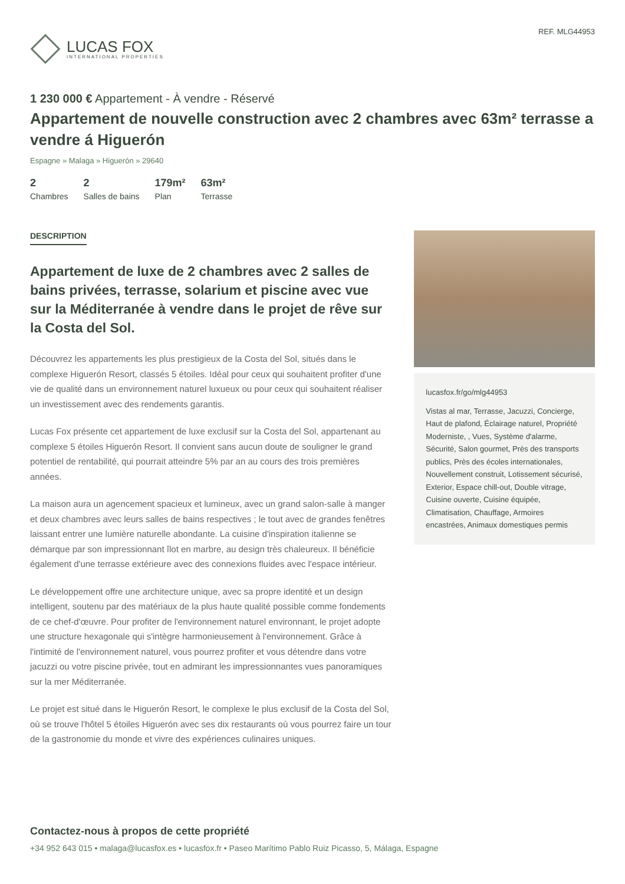LUCAS FOX
INTERNATIONAL PROPERTIES
REF. MLG44953
1 230 000 € Appartement - À vendre - Réservé
Appartement de nouvelle construction avec 2 chambres avec 63m² terrasse a vendre á Higuerón
Espagne » Malaga » Higuerón » 29640
2
Chambres
2
Salles de bains
179m²
Plan
63m²
Terrasse
DESCRIPTION
Appartement de luxe de 2 chambres avec 2 salles de bains privées, terrasse, solarium et piscine avec vue sur la Méditerranée à vendre dans le projet de rêve sur la Costa del Sol.
Découvrez les appartements les plus prestigieux de la Costa del Sol, situés dans le complexe Higuerón Resort, classés 5 étoiles. Idéal pour ceux qui souhaitent profiter d'une vie de qualité dans un environnement naturel luxueux ou pour ceux qui souhaitent réaliser un investissement avec des rendements garantis.
Lucas Fox présente cet appartement de luxe exclusif sur la Costa del Sol, appartenant au complexe 5 étoiles Higuerón Resort. Il convient sans aucun doute de souligner le grand potentiel de rentabilité, qui pourrait atteindre 5% par an au cours des trois premières années.
La maison aura un agencement spacieux et lumineux, avec un grand salon-salle à manger et deux chambres avec leurs salles de bains respectives ; le tout avec de grandes fenêtres laissant entrer une lumière naturelle abondante. La cuisine d'inspiration italienne se démarque par son impressionnant îlot en marbre, au design très chaleureux. Il bénéficie également d'une terrasse extérieure avec des connexions fluides avec l'espace intérieur.
Le développement offre une architecture unique, avec sa propre identité et un design intelligent, soutenu par des matériaux de la plus haute qualité possible comme fondements de ce chef-d'œuvre. Pour profiter de l'environnement naturel environnant, le projet adopte une structure hexagonale qui s'intègre harmonieusement à l'environnement. Grâce à l'intimité de l'environnement naturel, vous pourrez profiter et vous détendre dans votre jacuzzi ou votre piscine privée, tout en admirant les impressionnantes vues panoramiques sur la mer Méditerranée.
Le projet est situé dans le Higuerón Resort, le complexe le plus exclusif de la Costa del Sol, où se trouve l'hôtel 5 étoiles Higuerón avec ses dix restaurants où vous pourrez faire un tour de la gastronomie du monde et vivre des expériences culinaires uniques.
lucasfox.fr/go/mlg44953
Vistas al mar, Terrasse, Jacuzzi, Concierge, Haut de plafond, Éclairage naturel, Propriété Moderniste, , Vues, Système d'alarme, Sécurité, Salon gourmet, Près des transports publics, Près des écoles internationales, Nouvellement construit, Lotissement sécurisé, Exterior, Espace chill-out, Double vitrage, Cuisine ouverte, Cuisine équipée, Climatisation, Chauffage, Armoires encastrées, Animaux domestiques permis
Contactez-nous à propos de cette propriété
+34 952 643 015 • malaga@lucasfox.es • lucasfox.fr • Paseo Marítimo Pablo Ruiz Picasso, 5, Málaga, Espagne